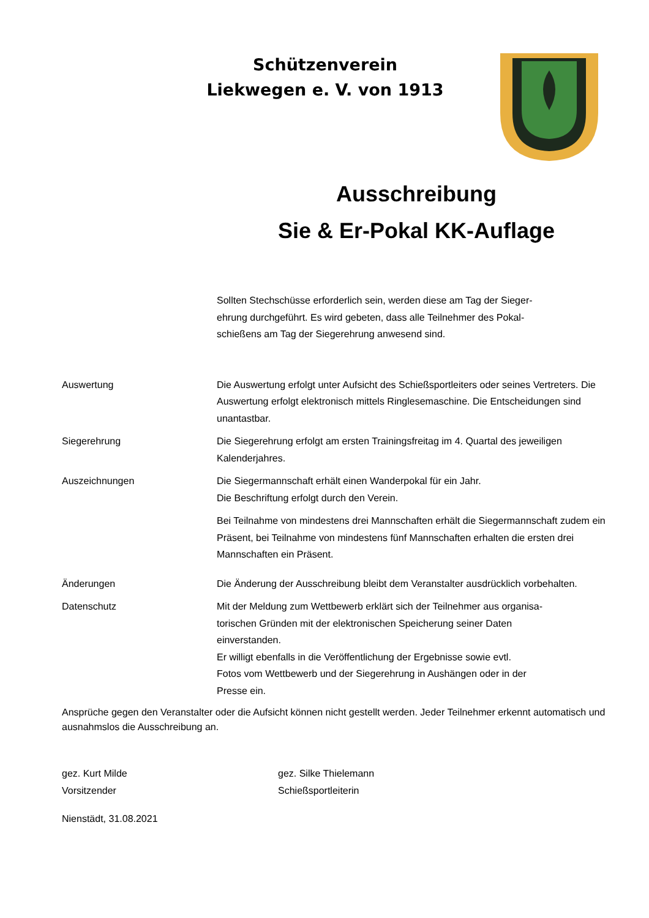Schützenverein
Liekwegen e. V. von 1913
Ausschreibung
Sie & Er-Pokal KK-Auflage
Sollten Stechschüsse erforderlich sein, werden diese am Tag der Sieger-
ehrung durchgeführt. Es wird gebeten, dass alle Teilnehmer des Pokal-
schießens am Tag der Siegerehrung anwesend sind.
Auswertung Die Auswertung erfolgt unter Aufsicht des Schießsportleiters oder seines Vertreters. Die Auswertung erfolgt elektronisch mittels Ringlesemaschine. Die Entscheidungen sind unantastbar.
Siegerehrung Die Siegerehrung erfolgt am ersten Trainingsfreitag im 4. Quartal des jeweiligen Kalenderjahres.
Auszeichnungen Die Siegermannschaft erhält einen Wanderpokal für ein Jahr.
Die Beschriftung erfolgt durch den Verein.
Bei Teilnahme von mindestens drei Mannschaften erhält die Siegermannschaft zudem ein Präsent, bei Teilnahme von mindestens fünf Mannschaften erhalten die ersten drei Mannschaften ein Präsent.
Änderungen Die Änderung der Ausschreibung bleibt dem Veranstalter ausdrücklich vorbehalten.
Datenschutz Mit der Meldung zum Wettbewerb erklärt sich der Teilnehmer aus organisa-
torischen Gründen mit der elektronischen Speicherung seiner Daten
einverstanden.
Er willigt ebenfalls in die Veröffentlichung der Ergebnisse sowie evtl.
Fotos vom Wettbewerb und der Siegerehrung in Aushängen oder in der
Presse ein.
Ansprüche gegen den Veranstalter oder die Aufsicht können nicht gestellt werden. Jeder Teilnehmer erkennt automatisch und ausnahmslos die Ausschreibung an.
gez. Kurt Milde
Vorsitzender
gez. Silke Thielemann
Schießsportleiterin
Nienstädt, 31.08.2021